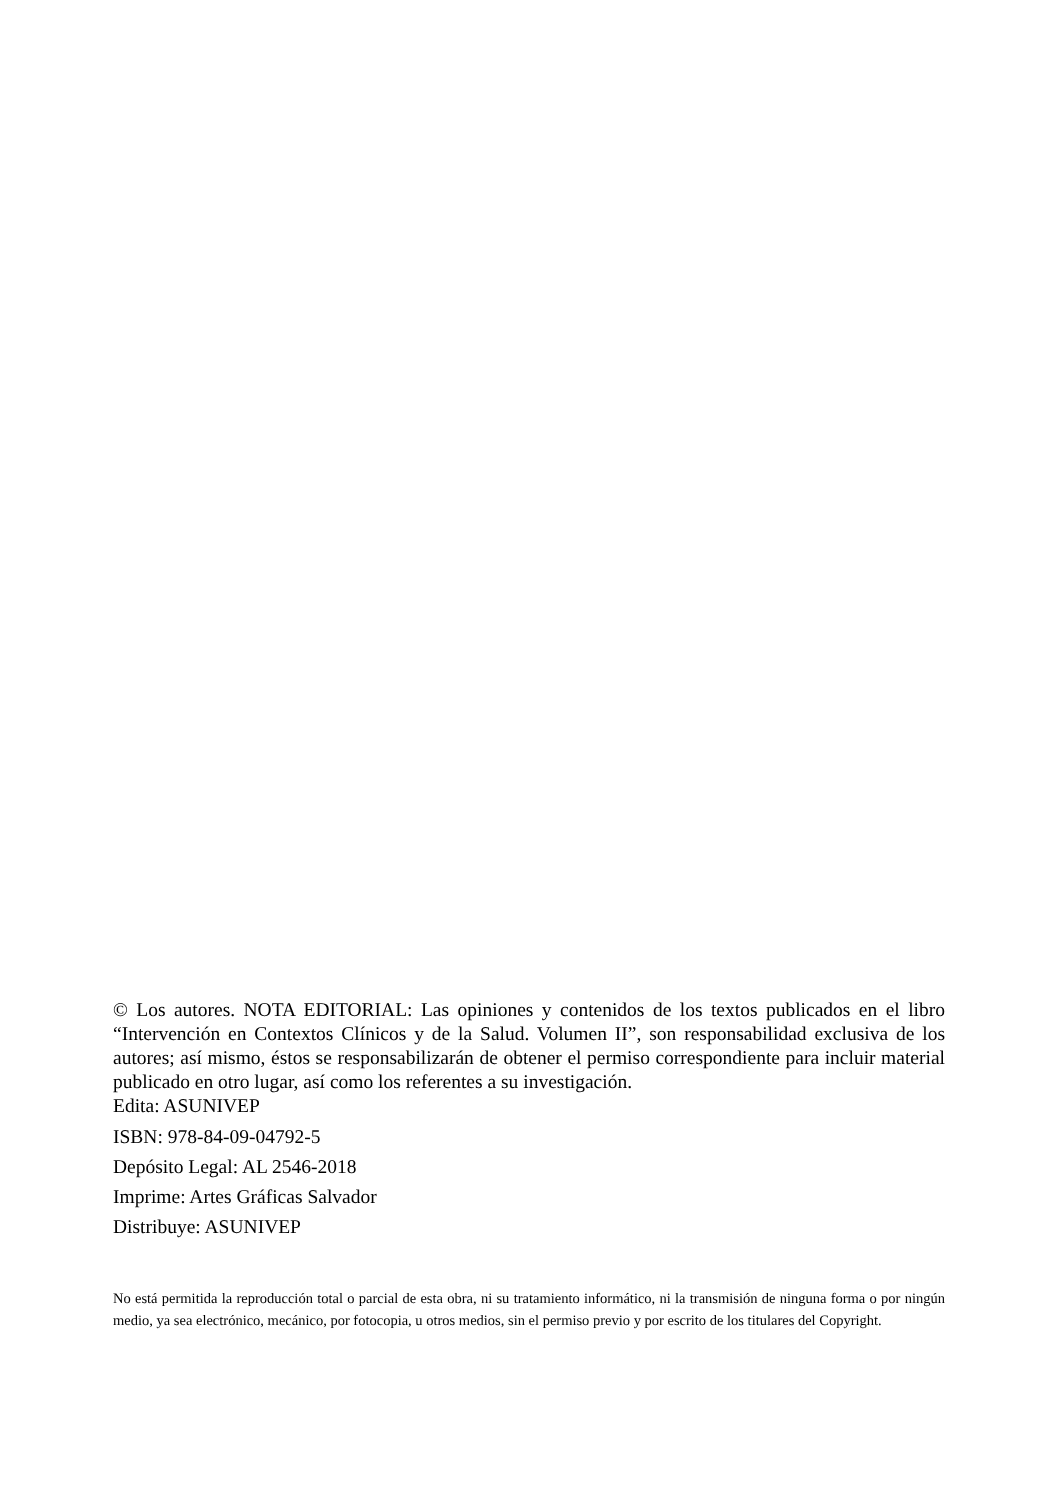© Los autores. NOTA EDITORIAL: Las opiniones y contenidos de los textos publicados en el libro “Intervención en Contextos Clínicos y de la Salud. Volumen II”, son responsabilidad exclusiva de los autores; así mismo, éstos se responsabilizarán de obtener el permiso correspondiente para incluir material publicado en otro lugar, así como los referentes a su investigación.
Edita: ASUNIVEP
ISBN: 978-84-09-04792-5
Depósito Legal: AL 2546-2018
Imprime: Artes Gráficas Salvador
Distribuye: ASUNIVEP
No está permitida la reproducción total o parcial de esta obra, ni su tratamiento informático, ni la transmisión de ninguna forma o por ningún medio, ya sea electrónico, mecánico, por fotocopia, u otros medios, sin el permiso previo y por escrito de los titulares del Copyright.